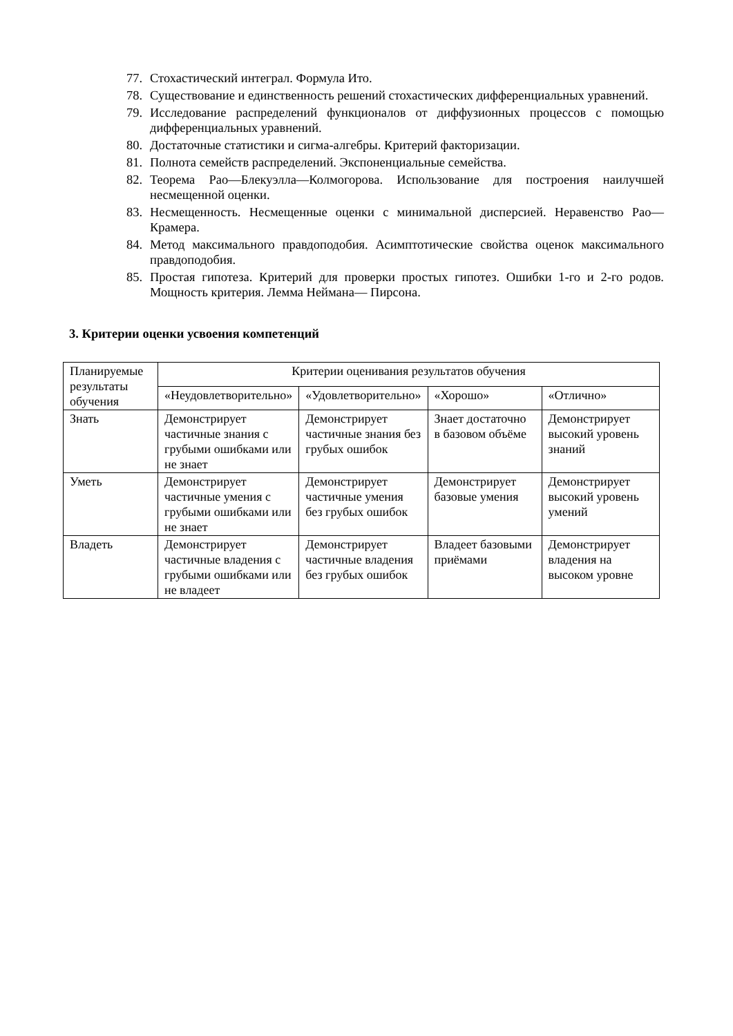77. Стохастический интеграл. Формула Ито.
78. Существование и единственность решений стохастических дифференциальных уравнений.
79. Исследование распределений функционалов от диффузионных процессов с помощью дифференциальных уравнений.
80. Достаточные статистики и сигма-алгебры. Критерий факторизации.
81. Полнота семейств распределений. Экспоненциальные семейства.
82. Теорема Рао—Блекуэлла—Колмогорова. Использование для построения наилучшей несмещенной оценки.
83. Несмещенность. Несмещенные оценки с минимальной дисперсией. Неравенство Рао—Крамера.
84. Метод максимального правдоподобия. Асимптотические свойства оценок максимального правдоподобия.
85. Простая гипотеза. Критерий для проверки простых гипотез. Ошибки 1-го и 2-го родов. Мощность критерия. Лемма Неймана— Пирсона.
3. Критерии оценки усвоения компетенций
| Планируемые результаты обучения | Критерии оценивания результатов обучения | | | |
| --- | --- | --- | --- | --- |
| | «Неудовлетворительно» | «Удовлетворительно» | «Хорошо» | «Отлично» |
| Знать | Демонстрирует частичные знания с грубыми ошибками или не знает | Демонстрирует частичные знания без грубых ошибок | Знает достаточно в базовом объёме | Демонстрирует высокий уровень знаний |
| Уметь | Демонстрирует частичные умения с грубыми ошибками или не знает | Демонстрирует частичные умения без грубых ошибок | Демонстрирует базовые умения | Демонстрирует высокий уровень умений |
| Владеть | Демонстрирует частичные владения с грубыми ошибками или не владеет | Демонстрирует частичные владения без грубых ошибок | Владеет базовыми приёмами | Демонстрирует владения на высоком уровне |